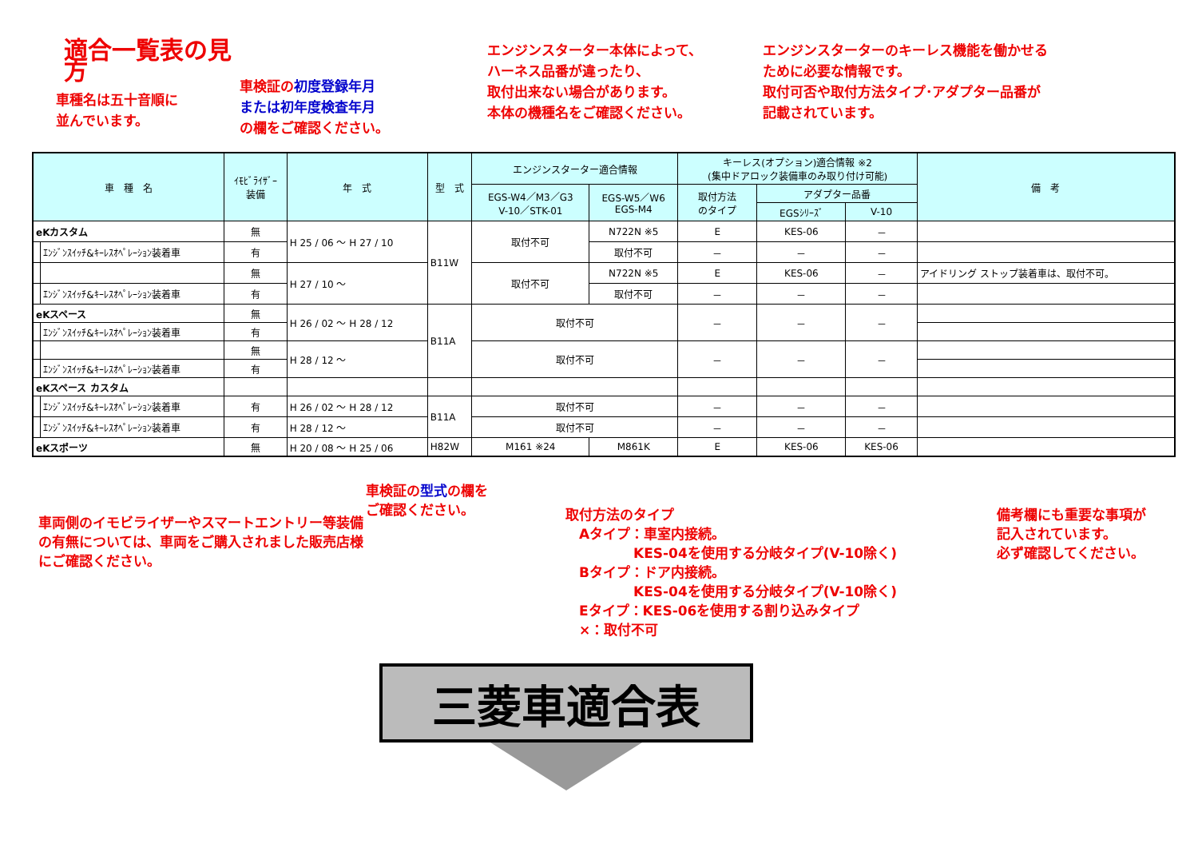適合一覧表の見方
車種名は五十音順に
並んでいます。
車検証の初度登録年月
または初年度検査年月
の欄をご確認ください。
エンジンスターター本体によって、
ハーネス品番が違ったり、
取付出来ない場合があります。
本体の機種名をご確認ください。
エンジンスターターのキーレス機能を働かせる
ために必要な情報です。
取付可否や取付方法タイプ･アダプター品番が
記載されています。
| 車 種 名 | | ｲﾓﾋﾞﾗｲｻﾞｰ 装備 | 年 式 | 型 式 | エンジンスターター適合情報 | | キーレス(オプション)適合情報 ※2 (集中ドアロック装備車のみ取り付け可能) | | | 備 考 |
| --- | --- | --- | --- | --- | --- | --- | --- | --- | --- | --- |
| | | | | | EGS-W4／M3／G3 V-10／STK-01 | EGS-W5／W6 EGS-M4 | 取付方法 のタイプ | アダプター品番 | | |
| | | | | | | | | EGSｼﾘｰｽﾞ | V-10 | |
| eKカスタム | | 無 | H 25 / 06 ～ H 27 / 10 | B11W | 取付不可 | N722N ※5 | E | KES-06 | － | |
| | ｴﾝｼﾞﾝｽｲｯﾁ&ｷｰﾚｽｵﾍﾟﾚｰｼｮﾝ装着車 | 有 | | | | 取付不可 | － | － | － | |
| | | 無 | H 27 / 10 ～ | | 取付不可 | N722N ※5 | E | KES-06 | － | アイドリング ストップ装着車は、取付不可。 |
| | ｴﾝｼﾞﾝｽｲｯﾁ&ｷｰﾚｽｵﾍﾟﾚｰｼｮﾝ装着車 | 有 | | | | 取付不可 | － | － | － | |
| eKスペース | | 無 | H 26 / 02 ～ H 28 / 12 | B11A | 取付不可 | | － | － | － | |
| | ｴﾝｼﾞﾝｽｲｯﾁ&ｷｰﾚｽｵﾍﾟﾚｰｼｮﾝ装着車 | 有 | | | | | | | | |
| | | 無 | H 28 / 12 ～ | | 取付不可 | | － | － | － | |
| | ｴﾝｼﾞﾝｽｲｯﾁ&ｷｰﾚｽｵﾍﾟﾚｰｼｮﾝ装着車 | 有 | | | | | | | | |
| eKスペース カスタム | | | | | | | | | | |
| | ｴﾝｼﾞﾝｽｲｯﾁ&ｷｰﾚｽｵﾍﾟﾚｰｼｮﾝ装着車 | 有 | H 26 / 02 ～ H 28 / 12 | B11A | 取付不可 | | － | － | － | |
| | ｴﾝｼﾞﾝｽｲｯﾁ&ｷｰﾚｽｵﾍﾟﾚｰｼｮﾝ装着車 | 有 | H 28 / 12 ～ | | 取付不可 | | － | － | － | |
| eKスポーツ | | 無 | H 20 / 08 ～ H 25 / 06 | H82W | M161 ※24 | M861K | E | KES-06 | KES-06 | |
車両側のイモビライザーやスマートエントリー等装備の有無については、車両をご購入されました販売店様にご確認ください。
車検証の型式の欄を
ご確認ください。
取付方法のタイプ
　Aタイプ：車室内接続。
　　　　　KES-04を使用する分岐タイプ(V-10除く)
　Bタイプ：ドア内接続。
　　　　　KES-04を使用する分岐タイプ(V-10除く)
　Eタイプ：KES-06を使用する割り込みタイプ
　×：取付不可
備考欄にも重要な事項が
記入されています。
必ず確認してください。
三菱車適合表